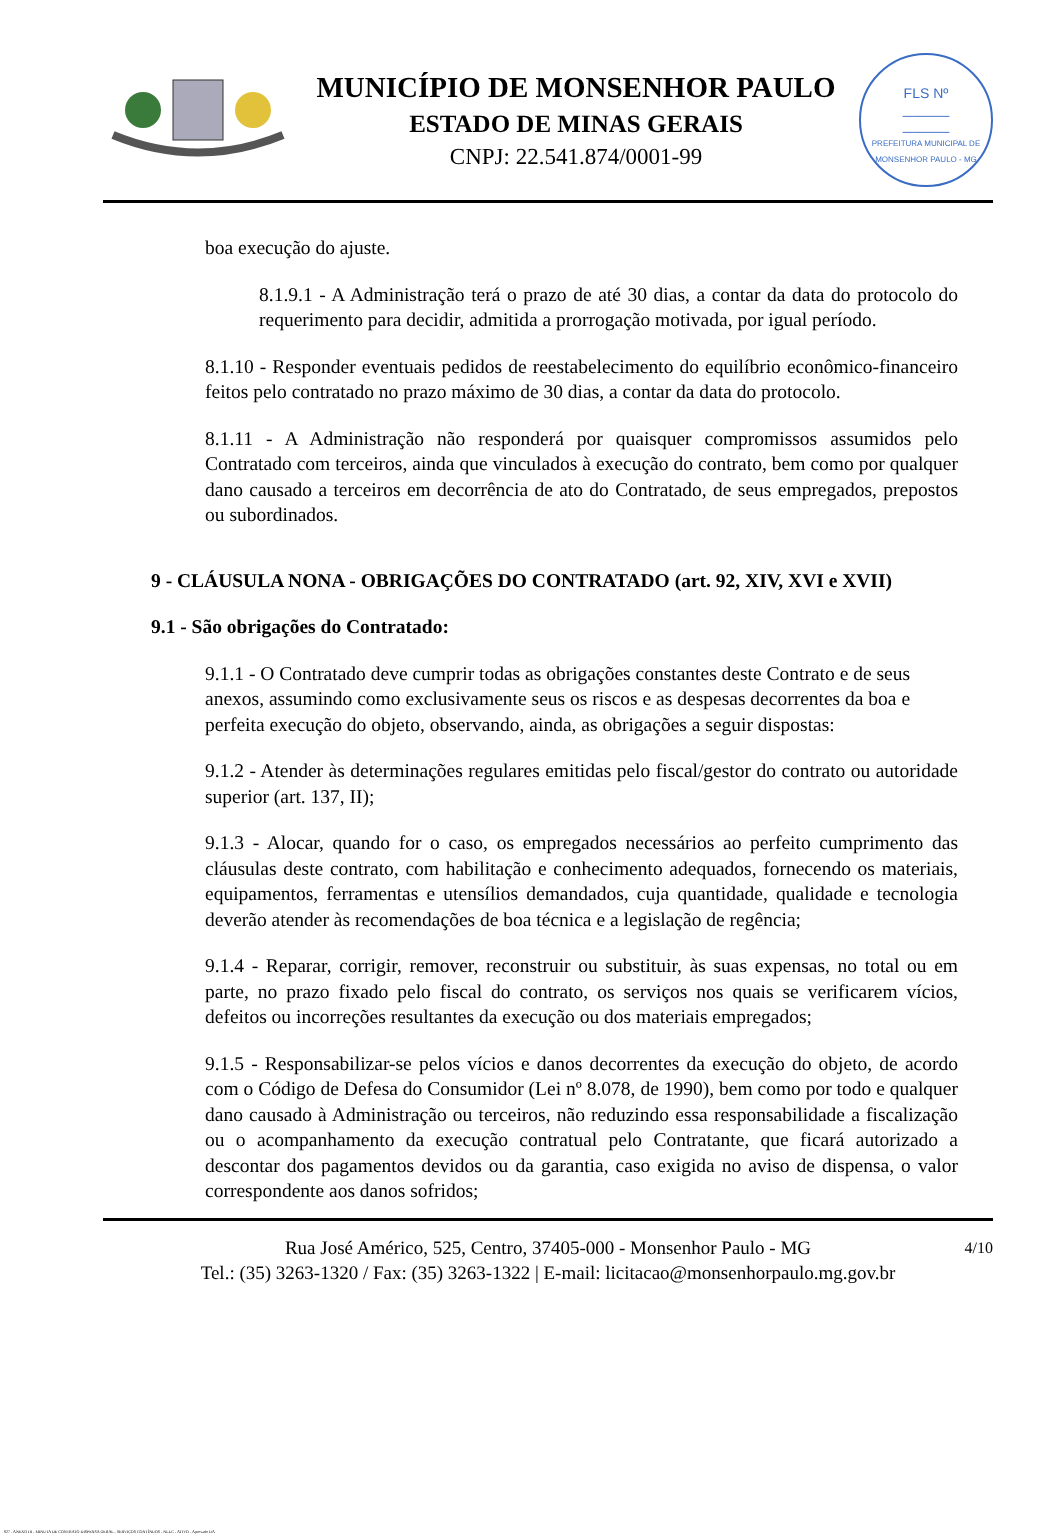MUNICÍPIO DE MONSENHOR PAULO
ESTADO DE MINAS GERAIS
CNPJ: 22.541.874/0001-99
FLS Nº
______
______
PREFEITURA MUNICIPAL DE MONSENHOR PAULO - MG
boa execução do ajuste.
8.1.9.1 - A Administração terá o prazo de até 30 dias, a contar da data do protocolo do requerimento para decidir, admitida a prorrogação motivada, por igual período.
8.1.10 - Responder eventuais pedidos de reestabelecimento do equilíbrio econômico-financeiro feitos pelo contratado no prazo máximo de 30 dias, a contar da data do protocolo.
8.1.11 - A Administração não responderá por quaisquer compromissos assumidos pelo Contratado com terceiros, ainda que vinculados à execução do contrato, bem como por qualquer dano causado a terceiros em decorrência de ato do Contratado, de seus empregados, prepostos ou subordinados.
9 - CLÁUSULA NONA - OBRIGAÇÕES DO CONTRATADO (art. 92, XIV, XVI e XVII)
9.1 - São obrigações do Contratado:
9.1.1 - O Contratado deve cumprir todas as obrigações constantes deste Contrato e de seus anexos, assumindo como exclusivamente seus os riscos e as despesas decorrentes da boa e perfeita execução do objeto, observando, ainda, as obrigações a seguir dispostas:
9.1.2 - Atender às determinações regulares emitidas pelo fiscal/gestor do contrato ou autoridade superior (art. 137, II);
9.1.3 - Alocar, quando for o caso, os empregados necessários ao perfeito cumprimento das cláusulas deste contrato, com habilitação e conhecimento adequados, fornecendo os materiais, equipamentos, ferramentas e utensílios demandados, cuja quantidade, qualidade e tecnologia deverão atender às recomendações de boa técnica e a legislação de regência;
9.1.4 - Reparar, corrigir, remover, reconstruir ou substituir, às suas expensas, no total ou em parte, no prazo fixado pelo fiscal do contrato, os serviços nos quais se verificarem vícios, defeitos ou incorreções resultantes da execução ou dos materiais empregados;
9.1.5 - Responsabilizar-se pelos vícios e danos decorrentes da execução do objeto, de acordo com o Código de Defesa do Consumidor (Lei nº 8.078, de 1990), bem como por todo e qualquer dano causado à Administração ou terceiros, não reduzindo essa responsabilidade a fiscalização ou o acompanhamento da execução contratual pelo Contratante, que ficará autorizado a descontar dos pagamentos devidos ou da garantia, caso exigida no aviso de dispensa, o valor correspondente aos danos sofridos;
4/10 Rua José Américo, 525, Centro, 37405-000 - Monsenhor Paulo - MG
Tel.: (35) 3263-1320 / Fax: (35) 3263-1322 | E-mail: licitacao@monsenhorpaulo.mg.gov.br
827 - ANEXO III - MINUTA DE CONTRATO DISPENSA GERAL - SERVIÇOS CONTÍNUOS - NLLC - ATIVO - Aprovado DA